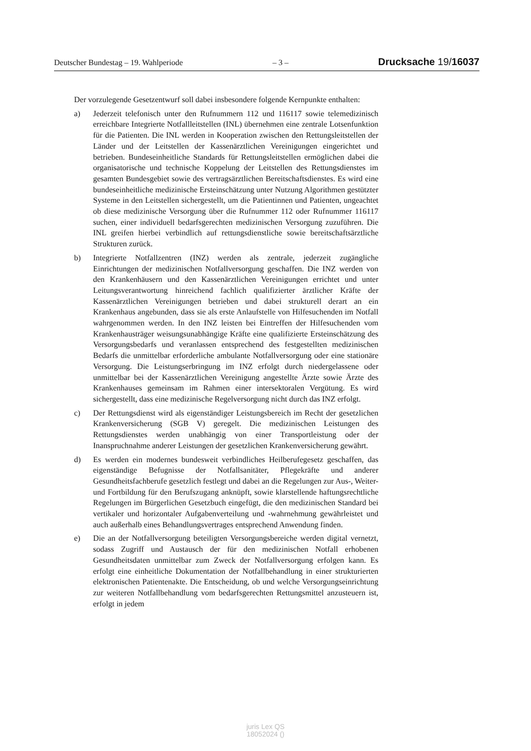Deutscher Bundestag – 19. Wahlperiode – 3 – Drucksache 19/16037
Der vorzulegende Gesetzentwurf soll dabei insbesondere folgende Kernpunkte enthalten:
a) Jederzeit telefonisch unter den Rufnummern 112 und 116117 sowie telemedizinisch erreichbare Integrierte Notfallleitstellen (INL) übernehmen eine zentrale Lotsenfunktion für die Patienten. Die INL werden in Kooperation zwischen den Rettungsleitstellen der Länder und der Leitstellen der Kassenärztlichen Vereinigungen eingerichtet und betrieben. Bundeseinheitliche Standards für Rettungsleitstellen ermöglichen dabei die organisatorische und technische Koppelung der Leitstellen des Rettungsdienstes im gesamten Bundesgebiet sowie des vertragsärztlichen Bereitschaftsdienstes. Es wird eine bundeseinheitliche medizinische Ersteinschätzung unter Nutzung Algorithmen gestützter Systeme in den Leitstellen sichergestellt, um die Patientinnen und Patienten, ungeachtet ob diese medizinische Versorgung über die Rufnummer 112 oder Rufnummer 116117 suchen, einer individuell bedarfsgerechten medizinischen Versorgung zuzuführen. Die INL greifen hierbei verbindlich auf rettungsdienstliche sowie bereitschaftsärztliche Strukturen zurück.
b) Integrierte Notfallzentren (INZ) werden als zentrale, jederzeit zugängliche Einrichtungen der medizinischen Notfallversorgung geschaffen. Die INZ werden von den Krankenhäusern und den Kassenärztlichen Vereinigungen errichtet und unter Leitungsverantwortung hinreichend fachlich qualifizierter ärztlicher Kräfte der Kassenärztlichen Vereinigungen betrieben und dabei strukturell derart an ein Krankenhaus angebunden, dass sie als erste Anlaufstelle von Hilfesuchenden im Notfall wahrgenommen werden. In den INZ leisten bei Eintreffen der Hilfesuchenden vom Krankenhausträger weisungsunabhängige Kräfte eine qualifizierte Ersteinschätzung des Versorgungsbedarfs und veranlassen entsprechend des festgestellten medizinischen Bedarfs die unmittelbar erforderliche ambulante Notfallversorgung oder eine stationäre Versorgung. Die Leistungserbringung im INZ erfolgt durch niedergelassene oder unmittelbar bei der Kassenärztlichen Vereinigung angestellte Ärzte sowie Ärzte des Krankenhauses gemeinsam im Rahmen einer intersektoralen Vergütung. Es wird sichergestellt, dass eine medizinische Regelversorgung nicht durch das INZ erfolgt.
c) Der Rettungsdienst wird als eigenständiger Leistungsbereich im Recht der gesetzlichen Krankenversicherung (SGB V) geregelt. Die medizinischen Leistungen des Rettungsdienstes werden unabhängig von einer Transportleistung oder der Inanspruchnahme anderer Leistungen der gesetzlichen Krankenversicherung gewährt.
d) Es werden ein modernes bundesweit verbindliches Heilberufegesetz geschaffen, das eigenständige Befugnisse der Notfallsanitäter, Pflegekräfte und anderer Gesundheitsfachberufe gesetzlich festlegt und dabei an die Regelungen zur Aus-, Weiter- und Fortbildung für den Berufszugang anknüpft, sowie klarstellende haftungsrechtliche Regelungen im Bürgerlichen Gesetzbuch eingefügt, die den medizinischen Standard bei vertikaler und horizontaler Aufgabenverteilung und -wahrnehmung gewährleistet und auch außerhalb eines Behandlungsvertrages entsprechend Anwendung finden.
e) Die an der Notfallversorgung beteiligten Versorgungsbereiche werden digital vernetzt, sodass Zugriff und Austausch der für den medizinischen Notfall erhobenen Gesundheitsdaten unmittelbar zum Zweck der Notfallversorgung erfolgen kann. Es erfolgt eine einheitliche Dokumentation der Notfallbehandlung in einer strukturierten elektronischen Patientenakte. Die Entscheidung, ob und welche Versorgungseinrichtung zur weiteren Notfallbehandlung vom bedarfsgerechten Rettungsmittel anzusteuern ist, erfolgt in jedem
juris Lex QS
18052024 ()